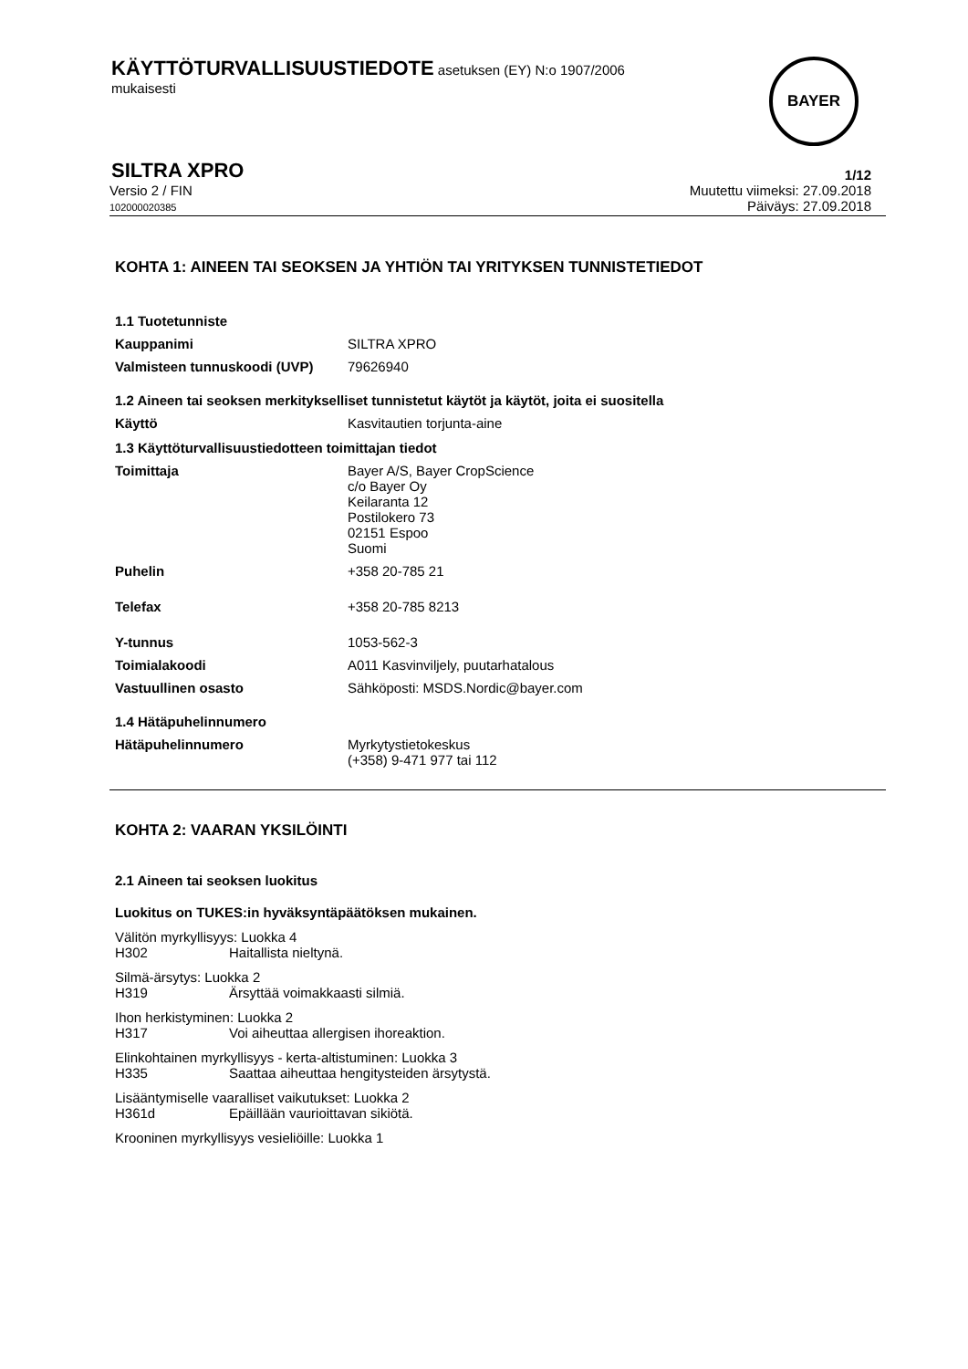KÄYTTÖTURVALLISUUSTIEDOTE asetuksen (EY) N:o 1907/2006
mukaisesti
BAYER
SILTRA XPRO 1/12
Versio 2 / FIN
102000020385
Muutettu viimeksi: 27.09.2018
Päiväys: 27.09.2018
KOHTA 1: AINEEN TAI SEOKSEN JA YHTIÖN TAI YRITYKSEN TUNNISTETIEDOT
1.1 Tuotetunniste
Kauppanimi SILTRA XPRO
Valmisteen tunnuskoodi (UVP) 79626940
1.2 Aineen tai seoksen merkitykselliset tunnistetut käytöt ja käytöt, joita ei suositella
Käyttö Kasvitautien torjunta-aine
1.3 Käyttöturvallisuustiedotteen toimittajan tiedot
Toimittaja Bayer A/S, Bayer CropScience
c/o Bayer Oy
Keilaranta 12
Postilokero 73
02151 Espoo
Suomi
Puhelin +358 20-785 21
Telefax +358 20-785 8213
Y-tunnus 1053-562-3
Toimialakoodi A011 Kasvinviljely, puutarhatalous
Vastuullinen osasto Sähköposti: MSDS.Nordic@bayer.com
1.4 Hätäpuhelinnumero
Hätäpuhelinnumero Myrkytystietokeskus
(+358) 9-471 977 tai 112
KOHTA 2: VAARAN YKSILÖINTI
2.1 Aineen tai seoksen luokitus
Luokitus on TUKES:in hyväksyntäpäätöksen mukainen.
Välitön myrkyllisyys: Luokka 4
H302 Haitallista nieltynä.
Silmä-ärsytys: Luokka 2
H319 Ärsyttää voimakkaasti silmiä.
Ihon herkistyminen: Luokka 2
H317 Voi aiheuttaa allergisen ihoreaktion.
Elinkohtainen myrkyllisyys - kerta-altistuminen: Luokka 3
H335 Saattaa aiheuttaa hengitysteiden ärsytystä.
Lisääntymiselle vaaralliset vaikutukset: Luokka 2
H361d Epäillään vaurioittavan sikiötä.
Krooninen myrkyllisyys vesieliöille: Luokka 1